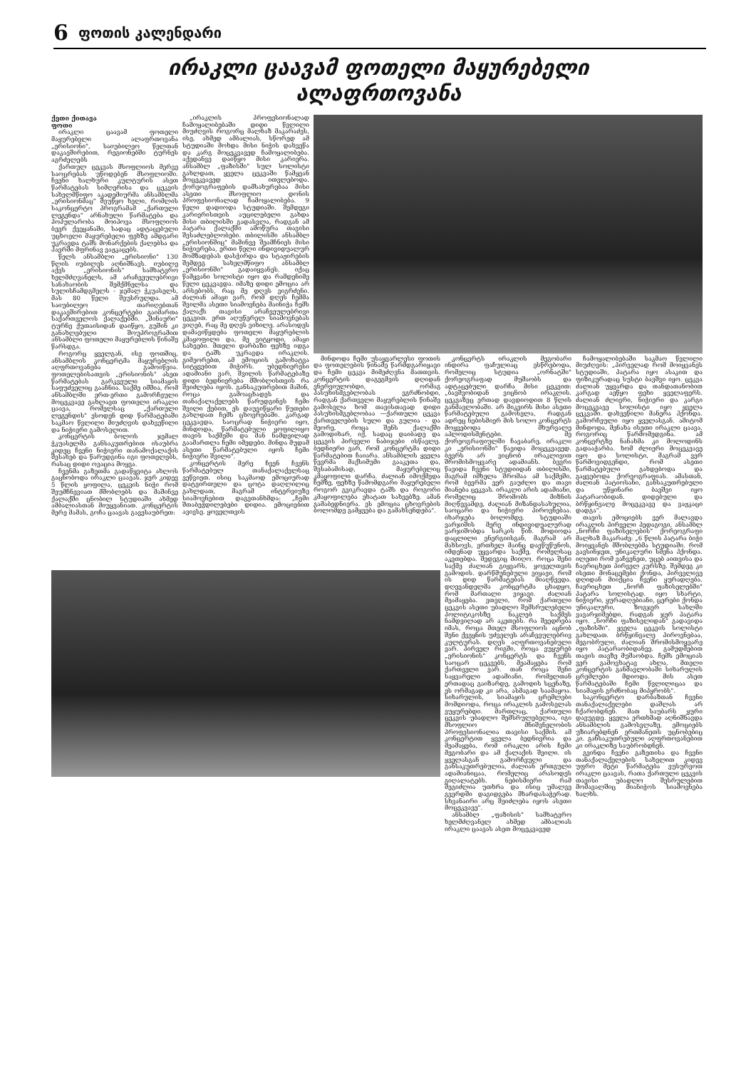6 ფოთის კალენდარი
ირაკლი ცაავამ ფოთელი მაყურებელი
ალაფრთოვანა
ქეთი ქითავა
ფოთი
ირაკლი ცაავამ ფოთელი მაყურებელი ალაფრთოვანა „ერისიონი", საიუბილეო წელთან დაკავშირებით, რეგიონებში ტურნეს აგრძელებს
ქართულ ცეკვას მსოფლიოს მერვე საოცრებას უწოდებენ მსოფლიოში. ჩვენი ხალხური კულტურის ასეთ წარმატებას სიმღერისა და ცეკვის სახელმწიფო აკადემიურმა ანსამბლმა „ერისიონმაც" შეუწყო ხელი, რომლის საკონცერტო პროგრამამ „ქართული ლეგენდა" არნახული წარმატება და პოპულარობა მოიპოვა მსოფლიოს ბევრ ქვეყანაში, სადაც ადტაცებული უცხოელი მაყურებელი ფეხზე ამდგარი უკრავდა ტაშს მონარქების ქალებსა და ჰაერში მფრინავ ვაჟკაცებს.
წელს ანსამბლი „ერისიონი" 130 წლის იუბილეს აღნიშნავს. იუბილე აქვს „ერისიონის" სამხატვრო ხელმძღვანელს, ამ არაჩვეულებრივი სანახაობის შემქმნელსა და სულისჩამდგმელს - ჯემალ ჭკუასელს, მას 80 წელი შეუსრულდა. ამ საიუბილეო თარიღებთან დაკავშირებით კონცერტები გაიმართა საქართველოს ქალაქებში. „შინაური" ტურნე ქუთაისიდან დაიწყო, გუშინ კი განახლებული შოუპროგრამით ანსამბლი ფოთელი მაყურებლის წინაშე წარსდგა.
როგორც ყველგან, ისე ფოთშიც, ანსამბლის კონცერტმა მაყურებლის აღფრთოვანება გამოიწვია. ფოთელებისათვის „ერისიონის" ასეთ წარმატებას გარკვეული სიამაყის საფუძველიც გააჩნია. საქმე იმშია, რომ ანსამბლში ერთ-ერთი გამორჩეული მოცეკვავე გახლავთ ფოთელი ირაკლი ცაავა, რომელსაც „ქართული ლეგენდის" ესოდენ დიდ წარმატებაში საკმაო წვლილი მიუძღვის დახვეწილი და ნიჭიერი გამოსვლით.
კონცერტის ბოლოს ჯემალ ჭკუასელმა განსაკუთრებით ისაუბრა კიდეც ჩვენი ნიჭიერი თანამოქალაქის შესახებ და წარუდგინა იგი ფოთელებს, რასაც დიდი ოვაცია მოყვა.
ჩვენმა გაზეთმა გადაწყვიტა ახლოს გაცნობოდა ირაკლი ცაავას. ჯერ კიდევ 5 წლის ყოფილა, ცეკვის ნიჭი რომ შეუმჩნევიათ მშობლებს და მაშინვე ქალაქში ცნობილ სტუდიაში ახმედ ამბალიასთან მიუყვანიათ. კონცერტის მერე მამას, გოჩა ცაავას გავესაუბრეთ:
„ირაკლის პროფესიონალად ჩამოყალიბებაში დიდი წვლილი მიუძღვის როგორც მალხაზ მაკარაძეს, ისე, ახმედ ამბალიას, სწორედ ამ სტუდიაში მოხდა მისი ნიჭის დახვეწა და კარგ მოცეკვავედ ჩამოყალიბება. აქედანვე დაიწყო მისი კარიერა. ანსამბლ „ფაზისში" სულ სოლისტი გახლდათ, ყველა ცეკვაში წამყვან მოცეკვავედ ითვლებოდა. ქორეოგრაფების დამსახურებაა მისი ასეთი მსოფლიო დონის პროფესიონალად ჩამოყალიბება. 9 წელი დადიოდა სტუდიაში. შემდეგი კარიერისთვის აუცილებელი გახდა მისი თბილისში გადასვლა, რადგან ამ პატარა ქალაქში ამოწურა თავისი შესაძლებლობები. თბილისში ანსამბლ „ერისიონშიც" მაშინვე შეამჩნიეს მისი ნიჭიერება, ერთი წელი ინდივიდუალურ მომზადებას დასჭირდა და სტაჟირების შემდეგ სახელმწიფო ანსამბლ „ერისიონში" გადაიყვანეს. იქაც წამყვანი სოლისტი იყო და რამდენიმე წელი ცეკვავდა. იმაზე დიდი ემოცია არ არსებობს, რაც მე დღეს ვიგრძენი. ძალიან ამაყი ვარ, რომ დღეს ჩემმა შვილმა ასეთი სიამოვნება მაინიჭა ჩემს ქალაქს თავისი არაჩვეულებრივი ცეკვით. ერთ აღუწერელ სიამოვნებას ვიღებ, რაც მე დღეს ვიხილე. არასოდეს დამავიწყდება ფოთელი მაყურებლის კმაყოფილი და, მე ვიტყოდი, ამაყი სახეები. მთელი დარბაზი ფეხზე იდგა და ტაშს უკრავდა ირაკლის. გიმეორებთ, ამ ემოციის გამოხატვა სიტყვებით მიჭირს. უბედნიერესი ადამიანი ვარ, შვილის წარმატებაზე დიდი ბედნიერება მშობლისთვის რა შეიძლება იყოს. განსაკუთრებით მაშინ, როცა გამოაცხადეს და თანაქალაქელებს წარუდგინეს ჩემი შვილი ქებით, ეს დაუვიწყარი წუთები გახლდათ ჩემს ცხოვრებაში. კარგად ცეკვავდა, საოცრად ნიჭიერი იყო, მინდოდა, წარმატებული ყოფილიყო თავის საქმეში და მან ნამდვილად გაამართლა ჩემი იმედები. მინდა მუდამ ასეთი წარმატებული იყოს ჩემი ნიჭიერი შვილი".
კონცერტის მერე ჩვენ ჩვენს წარმატებულ თანაქალაქელსაც ვეწვიეთ. ისიც საკმაოდ ემოციურად დატვირთული და ცოტა დაღლილიც გახლდათ, მაგრამ ინტერვიუზე სიამოვნებით დაგვთანხმდა: „ჩემი შთაბეჭდილებები დიდია. ემოციებით ავივსე. ყოველთვის
მინდოდა ჩემი უსაყვარლესი ფოთის და ფოთელების წინაშე წარმდგარიყავი და ჩემი ცეკვა მიმეძღვნა მათთვის. კონცერტის დაგეგმვის დღიდან ვნერვიულობდი, ორმაგ პასუხისმგებლობას ვგრძნობდი, რადგან ქართველი მაყურებლის წინაშე გამოსვლა ხომ თავისთავად დიდი პასუხისმგებლობაა —ქართული ცეკვა ქართველების სული და გულია - და მეორე, როცა შენს ქალაქში გამოდიხარ, იქ, სადაც დაიბადე და ცეკვის პირველი ნაბიჯები ისწავლე. ბედნიერი ვარ, რომ კონცერტმა დიდი წარმატებით ჩაიარა. ანსამბლის ყველა წევრმა მაქსიმუმი გააკეთა და, შესაბამისად, მაყურებელიც კმაყოფილი დარჩა. ძალიან იმოქმედა ჩემზე, ფეხზე წამომდგარი მაყურებელი როგორ გვიკრავდა ტაშს და როგორი კმაყოფილება ეხატათ სახეებზე. ამან გამაბედნიერა. ეს ემოცია ცხოვრების ბოლომდე გამყვება და გამახსენდება".
კონცერტს ირაკლის მეგობარი ინდირა ფაჩულიაც ესწრებოდა, რომელიც სტუდია „ორნატში" ქორეოგრაფად მუშაობს და ადტაცებული დარჩა მისი ცეკვით: „ბავშვობიდან ვიცნობ ირაკლის. ცეკვაზეც ერთად დავდიოდით 8 წლის განმავლობაში. არ მიკვირს მისი ასეთი წარმატებული გამოსვლა, რადგან ადრეც ნებისმიერ მის სოლო კონცერტს მოყვებოდა მხურვალე აპლოდისმენტები. მე ქორეოგრაფიულში ჩავაბარე, ირაკლი კი „ერისიონში" წავიდა მოცეკვავედ. ბევრს არ ვიცნობ ირაკლივით შრომისმოყვარე ადამიანს. ბევრი წავიდა ჩვენი სტუდიიდან თბილისში, მაგრამ იმხელა შრომაა ამ საქმეში, რომ ბევრმა ვერ გაუძლო და თავი მიანება ცეკვას. ირაკლი არის ადამიანი, რომელიც შრომობს მიზნის მიღწევამდე, ძალიან მიზანდასახულია, საოცარი და ნიჭიერი პიროვნებაა. იხარჯება ბოლომდე. სტუდიაში ვარჯიშის მერე ინდივიდუალურად ვარჯიშობდა სარკის წინ. მოდიოდა დაცლილი ენერგიისგან, მაგრამ არ მახსოვს, ერთხელ მაინც დაეწუწუნოს, იმდენად უყვარდა საქმე, რომელსაც აკეთებდა. შედეგიც მიიღო. როცა შენი საქმე ძალიან გიყვარს, ყოველთვის გამოდის. დარწმუნებული ვიყავი, რომ ის დიდ წარმატებას მიაღწევდა. დღევანდელმა კონცერტმა ცხადყო, რომ მართალი ვიყავი. ძალიან მეამაყება. ვთვლი, რომ ქართული ცეკვის ასეთი უბადლო შემსრულებელი პოლიტიკოსზე ნაკლებ საქმეს ნამდვილად არ აკეთებს. რა შეედრება იმას, როცა მთელ მსოფლიოს აცნობ შენი ქვეყნის უძველეს არაჩვეულებრივ კულტურას. დღეს აღფრთოვანებული ვარ. პირველ რიგში, როცა ვუყურებ „ერისიონის" კონცერტს და ჩვენს საოცარ ცეკვებს, მეამაყება რომ ქართველი ვარ. თან როცა შენი საყვარელი ადამიანი, რომელთან ერთადაც გაიზარდე, გამოდის სცენაზე, ეს ორმაგად კი არა, ასმაგად საამაყოა. სიხარულის, სიამაყის ცრემლები მომდიოდა, როცა ირაკლის გამოსვლას ვუყურებდი. მართლაც, ქართული ცეკვის უბადლო შემსრულებელია, იგი მსოფლიო მნიშვნელობის პროფესიონალია თავისი საქმის. ამ კონცერტით ყველა ბედნიერია და მეამაყება, რომ ირაკლი არის ჩემი მეგობარი და ამ ქალაქის შვილი. ის ყველასგან გამორჩეული და განსაკუთრებულია, ძალიან ერთგული ადამიანიცაა, რომელიც არასოდეს გიღალატებს. ნებისმიერი რამ შეგიძლია უთხრა და ისიც უმალვე გვერდში დაგიდგება მხარდასაჭერად. სხვანაირი არც შეიძლება იყოს ასეთი მოცეკვავე".
ანსამბლ „ფაზისის" სამხატვრო ხელმძღვანელ ახმედ ამბალიას ირაკლი ცაავას ასეთ მოცეკვავედ
ჩამოყალიბებაში საკმაო წვლილი მიუძღვის: „პირველად რომ მოიყვანეს სტუდიაში, პატარა იყო ასაკით და ფიზიკურადაც სუსტი ბავშვი იყო. ცეკვა ძალიან უყვარდა და თანდათანობით კარგად აეწყო ფეხი ყველაფერს. ძალიან ძლიერი, ნიჭიერი და კარგი მოცეკვავე სოლისტი იყო ყველა ცეკვაში. დახვეწილი მანერა ჰქონდა. გამორჩეული იყო ყველასგან. ამიტომ მინდოდა, მენახა ისეთი ირაკლი ცაავა, როგორიც წარმომედგინა. ამ კონცერტზე ნანახმა კი მოლოდინს გადააჭარბა. ხომ ძლიერი მოცეკვავე იყო და სოლისტი, მაგრამ ვერ წარმოვიდგენდი, რომ ასეთი წარმატებული გახდებოდა და გაყვებოდა ქორეოგრაფიას. ამასთან, ძალიან პატიოსანი, განსაკუთრებული და უწყინარი ბავშვი იყო პატარაობიდან. დიდებული და ბრწყინვალე მოცეკვავე და ვაჟკაცი დადგა".
თავის ემოციებს ვერ მალავდა ირაკლის პირველი პედაგოგი, ანსამბლ „ნორჩი ფაზისელების" ქორეოგრაფი მალხაზ მაკარაძე: „6 წლის პატარა ბიჭი მოიყვანეს მშობლებმა სტუდიაში. რომ გავსინჯეთ, უნიკალური სმენა ჰქონდა. ილეთი რომ ვაჩვენეთ, უცებ აითვისა და ჩავრიცხეთ პირველ კურსზე. შემდეგ კი ისეთი მონაცემები ქონდა, პირველივე დღიდან მიიქცია ჩვენი ყურადღება. ჩავრიცხეთ „ნორჩ ფაზისელებში" პატარა სოლისტად. იყო სხარტი, ნიჭიერი, ყურადღებიანი, ცერები ქონდა უნიკალური, ზოგჯერ სახლში ვავარჯიშებდი, რადგან ჯერ პატარა იყო. „ნორჩი ფაზისელიდან" გადავიდა „ფაზისში". ყველა ცეკვის სოლისტი გახლდათ. ბრწყინვალე პიროვნებაა, მეგობრული, ძალიან შრომისმოყვარე იყო პატარაობიდანვე. გამუდმებით თავის თავზე მუშაობდა. ჩემს ემოციას ვერ გამოვხატავ ახლა, მთელი კონცერტის განმავლობაში სიხარულის ცრემლები მდიოდა. მის ასეთ წარმატებაში ჩემი წვლილიცაა და სიამაყის გრძნობაც მიპყრობს".
საკონცერტო დარბაზთან ჩვენი თანაქალაქელები დაშლას არ ჩქარობდნენ. მათ საუბარს ყური დავუგდე. ყველა ერთხმად აღნიშნავდა ანსამბლის გამოსვლაზე, ემოციებს უზიარებდნენ ერთმანეთს უცნობებიც კი. განსაკუთრებული აღფრთოვანებით კი ირაკლიზე საუბრობდნენ.
გვინდა ჩვენი გაზეთისა და ჩვენი თანაქალაქელების სახელით კიდევ უფრო მეტი წარმატება ვუსურვოთ ირაკლი ცაავას, რათა ქართული ცეკვის თავისი უბადლო შესრულებით მომავალშიც მიანიჭოს სიამოვნება ხალხს.